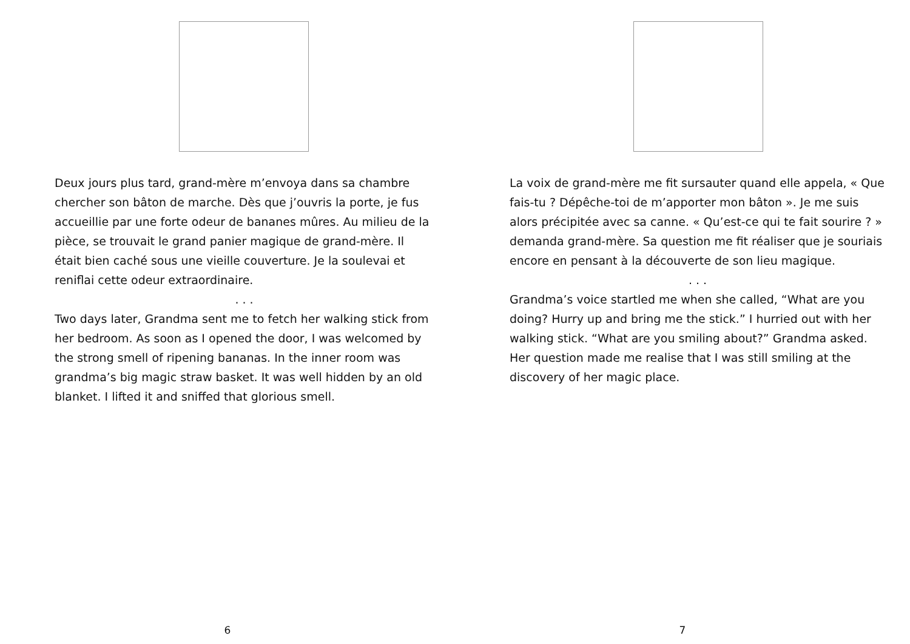Deux jours plus tard, grand-mère m’envoya dans sa chambre chercher son bâton de marche. Dès que j’ouvris la porte, je fus accueillie par une forte odeur de bananes mûres. Au milieu de la pièce, se trouvait le grand panier magique de grand-mère. Il était bien caché sous une vieille couverture. Je la soulevai et reniflai cette odeur extraordinaire.
. . .
Two days later, Grandma sent me to fetch her walking stick from her bedroom. As soon as I opened the door, I was welcomed by the strong smell of ripening bananas. In the inner room was grandma’s big magic straw basket. It was well hidden by an old blanket. I lifted it and sniffed that glorious smell.
6
La voix de grand-mère me fit sursauter quand elle appela, « Que fais-tu ? Dépêche-toi de m’apporter mon bâton ». Je me suis alors précipitée avec sa canne. « Qu’est-ce qui te fait sourire ? » demanda grand-mère. Sa question me fit réaliser que je souriais encore en pensant à la découverte de son lieu magique.
. . .
Grandma’s voice startled me when she called, “What are you doing? Hurry up and bring me the stick.” I hurried out with her walking stick. “What are you smiling about?” Grandma asked. Her question made me realise that I was still smiling at the discovery of her magic place.
7